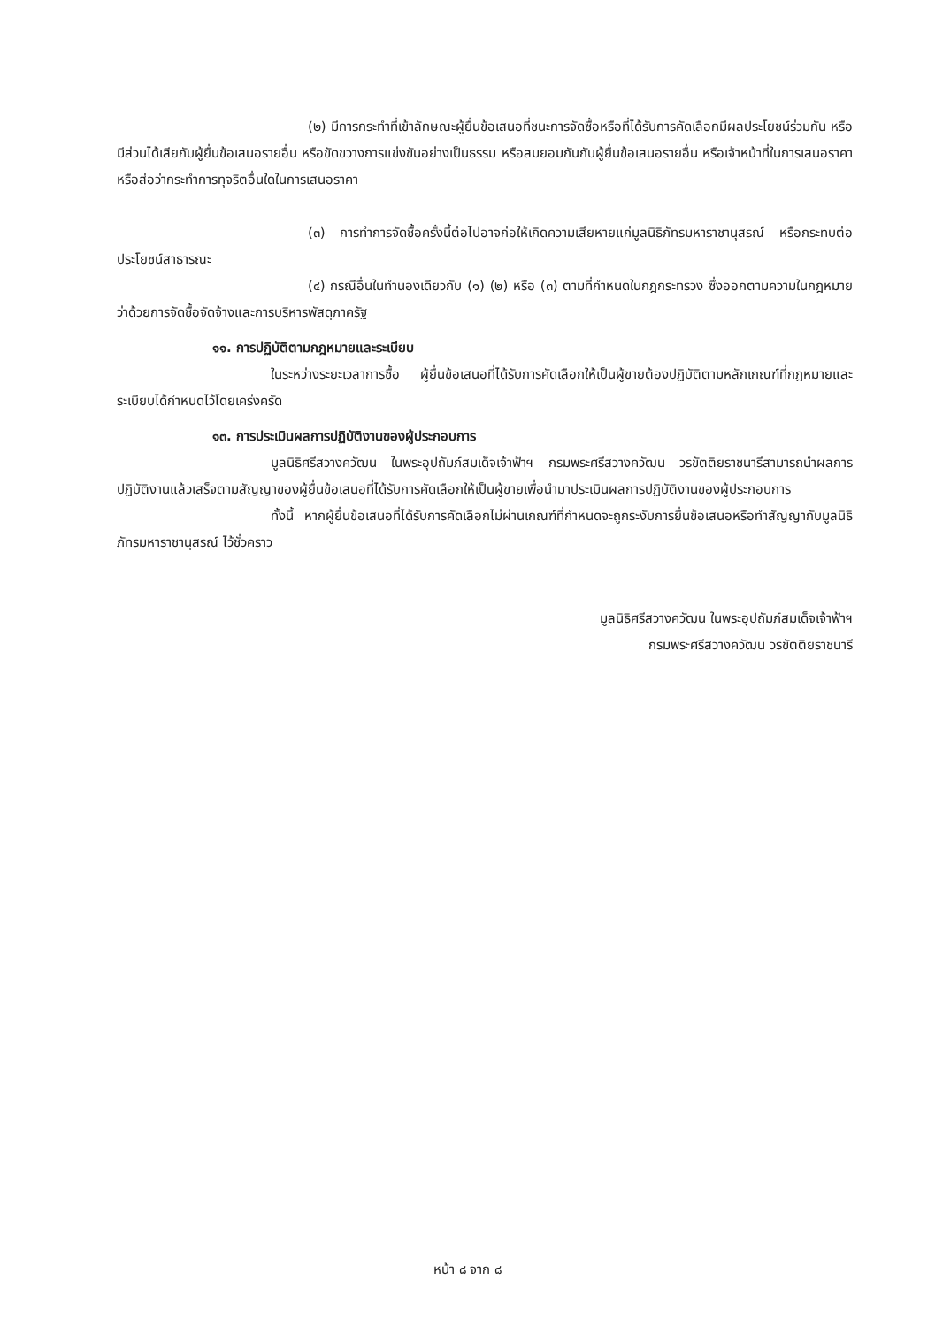(๒) มีการกระทำที่เข้าลักษณะผู้ยื่นข้อเสนอที่ชนะการจัดซื้อหรือที่ได้รับการคัดเลือกมีผลประโยชน์ร่วมกัน หรือมีส่วนได้เสียกับผู้ยื่นข้อเสนอรายอื่น หรือขัดขวางการแข่งขันอย่างเป็นธรรม หรือสมยอมกันกับผู้ยื่นข้อเสนอรายอื่น หรือเจ้าหน้าที่ในการเสนอราคา หรือส่อว่ากระทำการทุจริตอื่นใดในการเสนอราคา
(๓) การทำการจัดซื้อครั้งนี้ต่อไปอาจก่อให้เกิดความเสียหายแก่มูลนิธิภัทรมหาราชานุสรณ์ หรือกระทบต่อประโยชน์สาธารณะ
(๔) กรณีอื่นในทำนองเดียวกับ (๑) (๒) หรือ (๓) ตามที่กำหนดในกฎกระทรวง ซึ่งออกตามความในกฎหมายว่าด้วยการจัดซื้อจัดจ้างและการบริหารพัสดุภาครัฐ
๑๑. การปฏิบัติตามกฎหมายและระเบียบ
ในระหว่างระยะเวลาการซื้อ ผู้ยื่นข้อเสนอที่ได้รับการคัดเลือกให้เป็นผู้ขายต้องปฏิบัติตามหลักเกณฑ์ที่กฎหมายและระเบียบได้กำหนดไว้โดยเคร่งครัด
๑๓. การประเมินผลการปฏิบัติงานของผู้ประกอบการ
มูลนิธิศรีสวางควัฒน ในพระอุปถัมภ์สมเด็จเจ้าฟ้าฯ กรมพระศรีสวางควัฒน วรขัตติยราชนารีสามารถนำผลการปฏิบัติงานแล้วเสร็จตามสัญญาของผู้ยื่นข้อเสนอที่ได้รับการคัดเลือกให้เป็นผู้ขายเพื่อนำมาประเมินผลการปฏิบัติงานของผู้ประกอบการ
ทั้งนี้ หากผู้ยื่นข้อเสนอที่ได้รับการคัดเลือกไม่ผ่านเกณฑ์ที่กำหนดจะถูกระงับการยื่นข้อเสนอหรือทำสัญญากับมูลนิธิภัทรมหาราชานุสรณ์ ไว้ชั่วคราว
มูลนิธิศรีสวางควัฒน ในพระอุปถัมภ์สมเด็จเจ้าฟ้าฯ
กรมพระศรีสวางควัฒน วรขัตติยราชนารี
หน้า ๘ จาก ๘